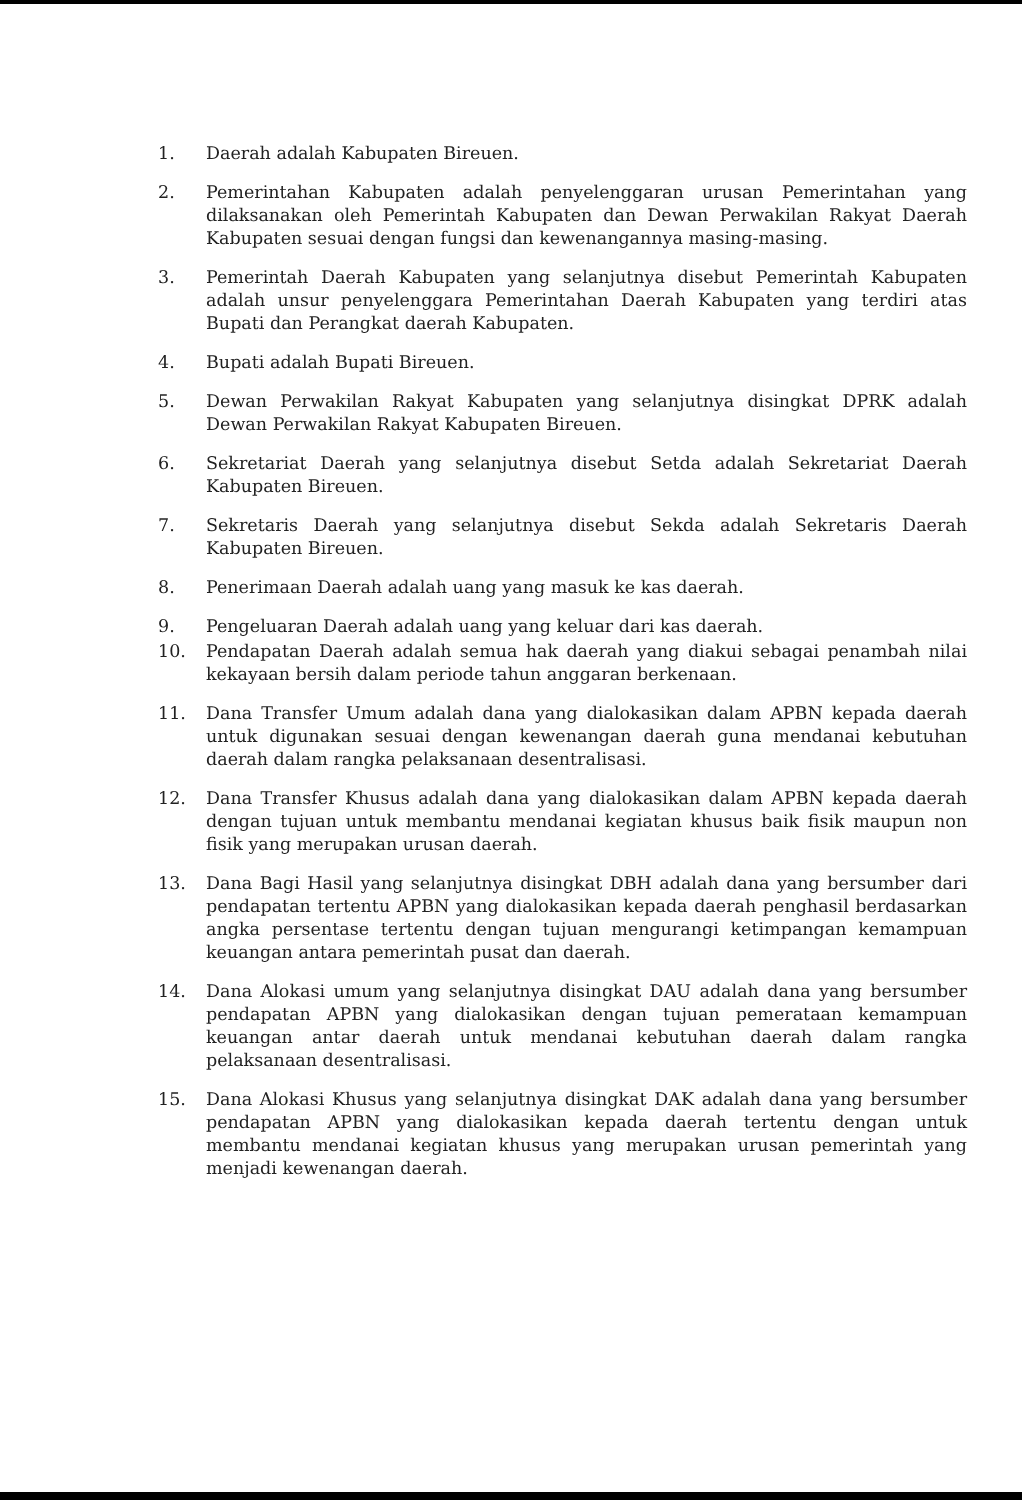1. Daerah adalah Kabupaten Bireuen.
2. Pemerintahan Kabupaten adalah penyelenggaran urusan Pemerintahan yang dilaksanakan oleh Pemerintah Kabupaten dan Dewan Perwakilan Rakyat Daerah Kabupaten sesuai dengan fungsi dan kewenangannya masing-masing.
3. Pemerintah Daerah Kabupaten yang selanjutnya disebut Pemerintah Kabupaten adalah unsur penyelenggara Pemerintahan Daerah Kabupaten yang terdiri atas Bupati dan Perangkat daerah Kabupaten.
4. Bupati adalah Bupati Bireuen.
5. Dewan Perwakilan Rakyat Kabupaten yang selanjutnya disingkat DPRK adalah Dewan Perwakilan Rakyat Kabupaten Bireuen.
6. Sekretariat Daerah yang selanjutnya disebut Setda adalah Sekretariat Daerah Kabupaten Bireuen.
7. Sekretaris Daerah yang selanjutnya disebut Sekda adalah Sekretaris Daerah Kabupaten Bireuen.
8. Penerimaan Daerah adalah uang yang masuk ke kas daerah.
9. Pengeluaran Daerah adalah uang yang keluar dari kas daerah.
10. Pendapatan Daerah adalah semua hak daerah yang diakui sebagai penambah nilai kekayaan bersih dalam periode tahun anggaran berkenaan.
11. Dana Transfer Umum adalah dana yang dialokasikan dalam APBN kepada daerah untuk digunakan sesuai dengan kewenangan daerah guna mendanai kebutuhan daerah dalam rangka pelaksanaan desentralisasi.
12. Dana Transfer Khusus adalah dana yang dialokasikan dalam APBN kepada daerah dengan tujuan untuk membantu mendanai kegiatan khusus baik fisik maupun non fisik yang merupakan urusan daerah.
13. Dana Bagi Hasil yang selanjutnya disingkat DBH adalah dana yang bersumber dari pendapatan tertentu APBN yang dialokasikan kepada daerah penghasil berdasarkan angka persentase tertentu dengan tujuan mengurangi ketimpangan kemampuan keuangan antara pemerintah pusat dan daerah.
14. Dana Alokasi umum yang selanjutnya disingkat DAU adalah dana yang bersumber pendapatan APBN yang dialokasikan dengan tujuan pemerataan kemampuan keuangan antar daerah untuk mendanai kebutuhan daerah dalam rangka pelaksanaan desentralisasi.
15. Dana Alokasi Khusus yang selanjutnya disingkat DAK adalah dana yang bersumber pendapatan APBN yang dialokasikan kepada daerah tertentu dengan untuk membantu mendanai kegiatan khusus yang merupakan urusan pemerintah yang menjadi kewenangan daerah.